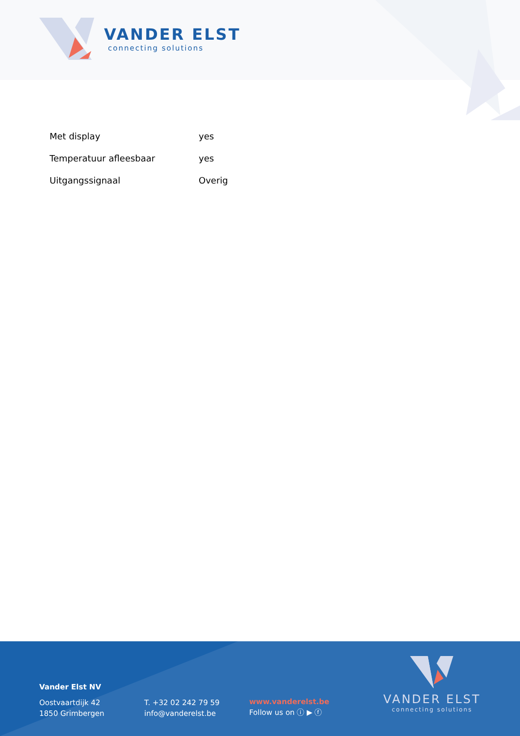VANDER ELST
connecting solutions
| Met display | yes |
| Temperatuur afleesbaar | yes |
| Uitgangssignaal | Overig |
Vander Elst NV
Oostvaartdijk 42
1850 Grimbergen
T. +32 02 242 79 59
info@vanderelst.be
www.vanderelst.be
Follow us on ⓘ ▶ ⓕ
VANDER ELST
connecting solutions